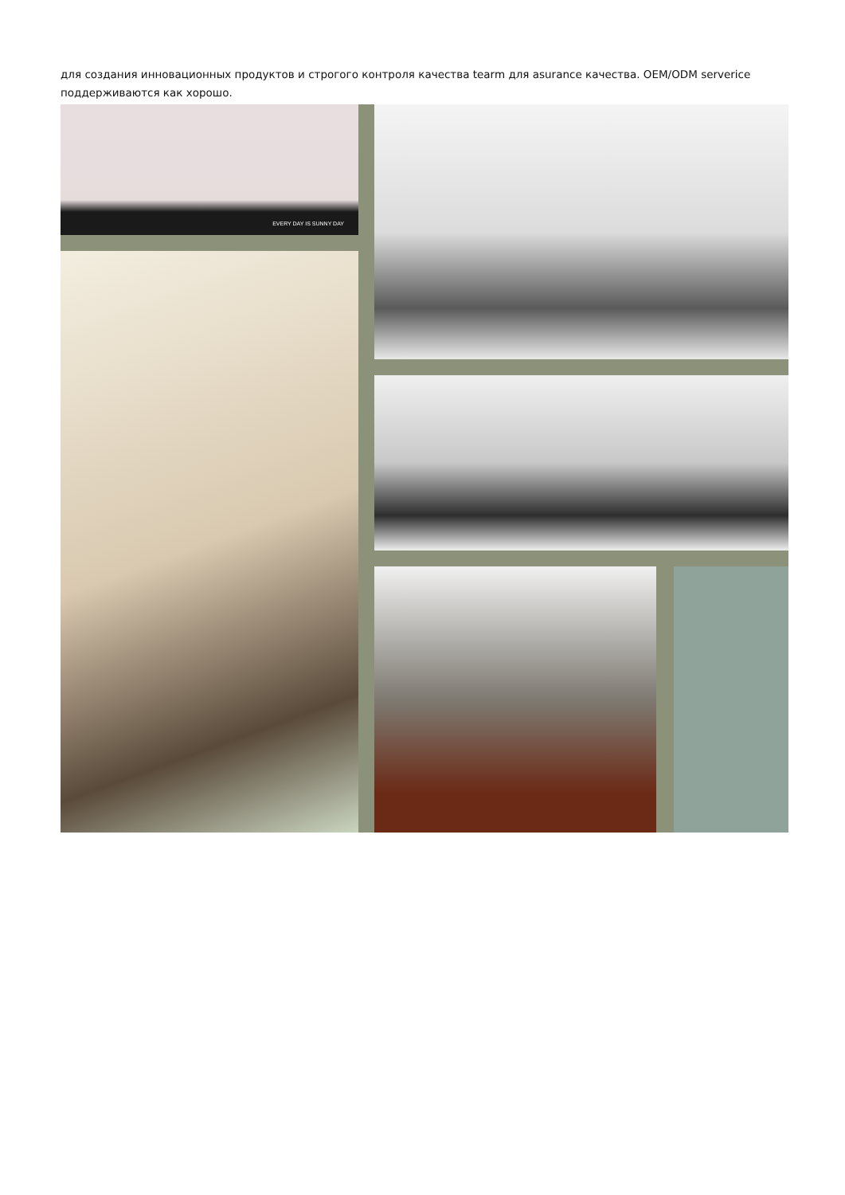для создания инновационных продуктов и строгого контроля качества tearm для asurance качества. OEM/ODM serverice поддерживаются как хорошо.
EVERY DAY IS SUNNY DAY